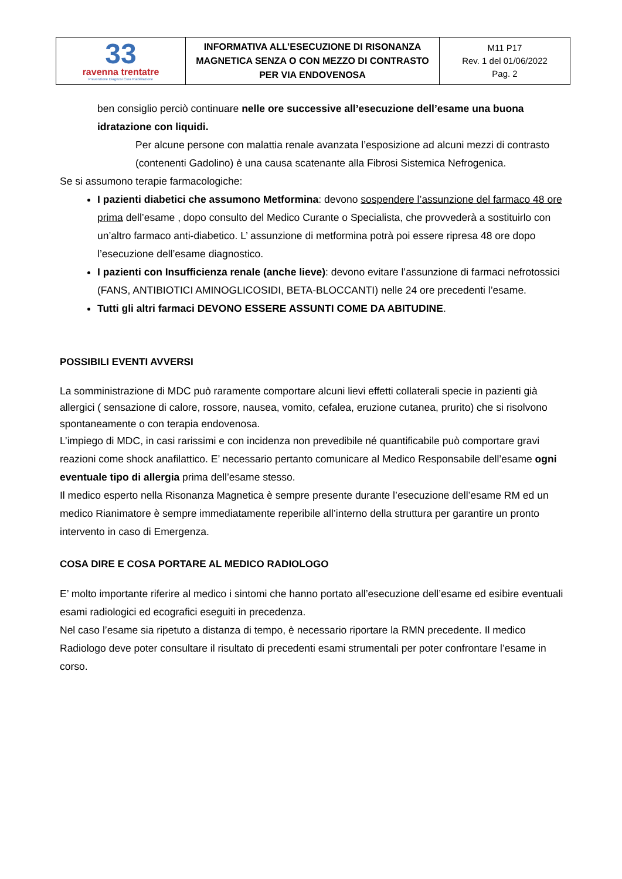| 33 ravenna trentatre Prevenzione Diagnosi Cura Riabilitazione | INFORMATIVA ALL’ESECUZIONE DI RISONANZA MAGNETICA SENZA O CON MEZZO DI CONTRASTO PER VIA ENDOVENOSA | M11 P17 Rev. 1 del 01/06/2022 Pag. 2 |
ben consiglio perciò continuare nelle ore successive all’esecuzione dell’esame una buona idratazione con liquidi.
Per alcune persone con malattia renale avanzata l’esposizione ad alcuni mezzi di contrasto (contenenti Gadolino) è una causa scatenante alla Fibrosi Sistemica Nefrogenica.
Se si assumono terapie farmacologiche:
I pazienti diabetici che assumono Metformina: devono sospendere l’assunzione del farmaco 48 ore prima dell’esame , dopo consulto del Medico Curante o Specialista, che provvederà a sostituirlo con un’altro farmaco anti-diabetico. L’ assunzione di metformina potrà poi essere ripresa 48 ore dopo l’esecuzione dell’esame diagnostico.
I pazienti con Insufficienza renale (anche lieve): devono evitare l’assunzione di farmaci nefrotossici (FANS, ANTIBIOTICI AMINOGLICOSIDI, BETA-BLOCCANTI) nelle 24 ore precedenti l’esame.
Tutti gli altri farmaci DEVONO ESSERE ASSUNTI COME DA ABITUDINE.
POSSIBILI EVENTI AVVERSI
La somministrazione di MDC può raramente comportare alcuni lievi effetti collaterali specie in pazienti già allergici ( sensazione di calore, rossore, nausea, vomito, cefalea, eruzione cutanea, prurito) che si risolvono spontaneamente o con terapia endovenosa.
L’impiego di MDC, in casi rarissimi e con incidenza non prevedibile né quantificabile può comportare gravi reazioni come shock anafilattico. E’ necessario pertanto comunicare al Medico Responsabile dell’esame ogni eventuale tipo di allergia prima dell’esame stesso.
Il medico esperto nella Risonanza Magnetica è sempre presente durante l’esecuzione dell’esame RM ed un medico Rianimatore è sempre immediatamente reperibile all’interno della struttura per garantire un pronto intervento in caso di Emergenza.
COSA DIRE E COSA PORTARE AL MEDICO RADIOLOGO
E’ molto importante riferire al medico i sintomi che hanno portato all’esecuzione dell’esame ed esibire eventuali esami radiologici ed ecografici eseguiti in precedenza.
Nel caso l’esame sia ripetuto a distanza di tempo, è necessario riportare la RMN precedente. Il medico Radiologo deve poter consultare il risultato di precedenti esami strumentali per poter confrontare l’esame in corso.